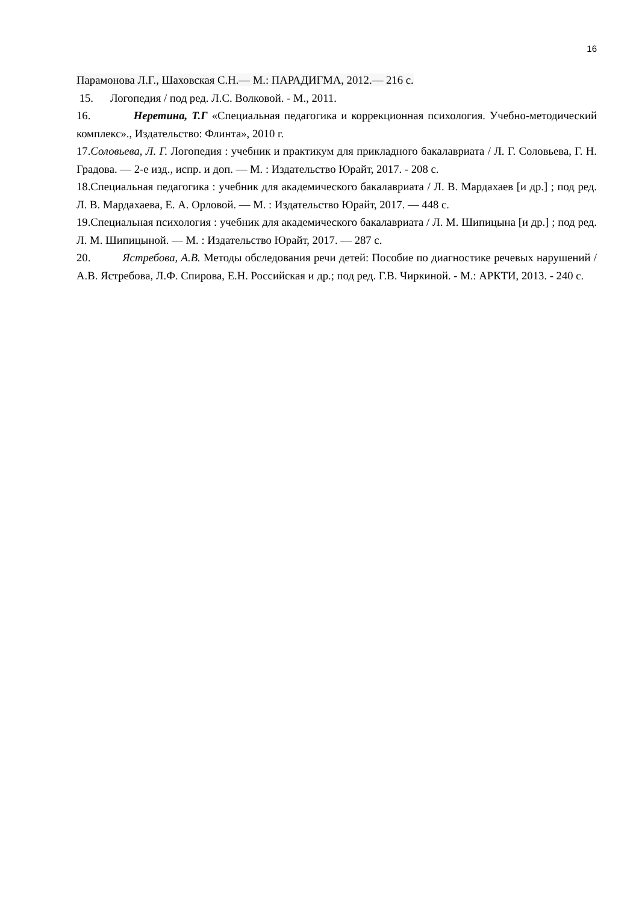16
Парамонова Л.Г., Шаховская С.Н.— М.: ПАРАДИГМА, 2012.— 216 с.
15. Логопедия / под ред. Л.С. Волковой. - М., 2011.
16. Неретина, Т.Г «Специальная педагогика и коррекционная психология. Учебно-методический комплекс»., Издательство: Флинта», 2010 г.
17.Соловьева, Л. Г. Логопедия : учебник и практикум для прикладного бакалавриата / Л. Г. Соловьева, Г. Н. Градова. — 2-е изд., испр. и доп. — М. : Издательство Юрайт, 2017. - 208 с.
18.Специальная педагогика : учебник для академического бакалавриата / Л. В. Мардахаев [и др.] ; под ред. Л. В. Мардахаева, Е. А. Орловой. — М. : Издательство Юрайт, 2017. — 448 с.
19.Специальная психология : учебник для академического бакалавриата / Л. М. Шипицына [и др.] ; под ред. Л. М. Шипицыной. — М. : Издательство Юрайт, 2017. — 287 с.
20. Ястребова, А.В. Методы обследования речи детей: Пособие по диагностике речевых нарушений / А.В. Ястребова, Л.Ф. Спирова, Е.Н. Российская и др.; под ред. Г.В. Чиркиной. - М.: АРКТИ, 2013. - 240 с.